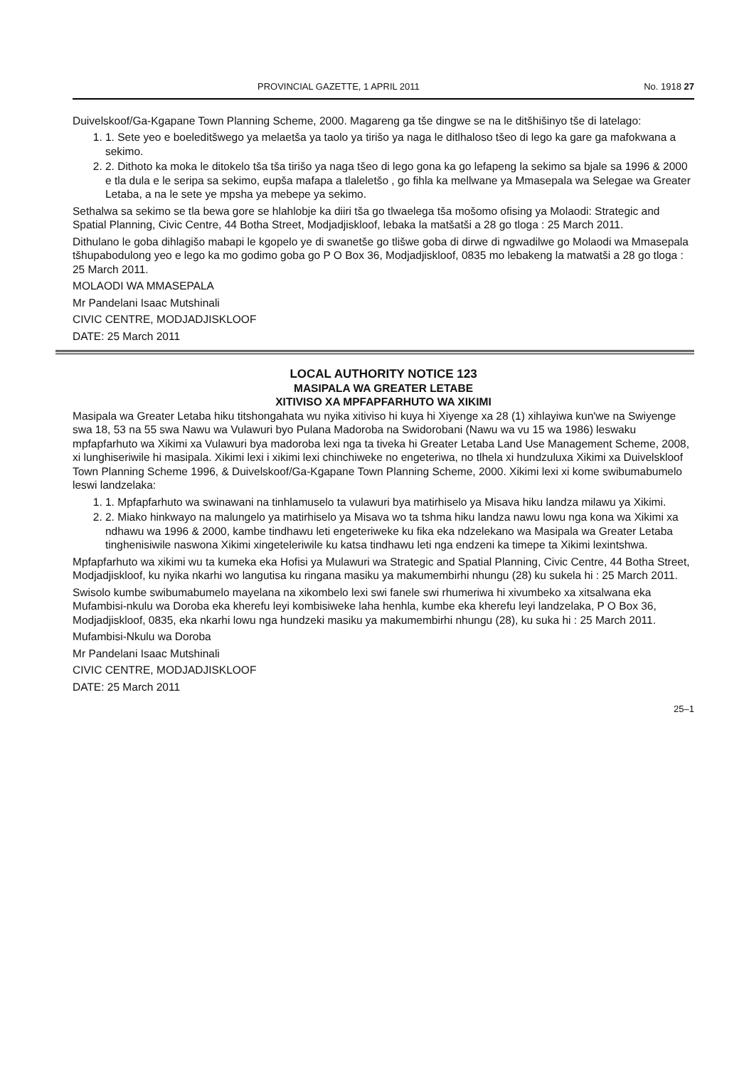PROVINCIAL GAZETTE, 1 APRIL 2011 No. 1918 27
Duivelskoof/Ga-Kgapane Town Planning Scheme, 2000. Magareng ga tše dingwe se na le ditšhišinyo tše di latelago:
1. 1. Sete yeo e boeleditšwego ya melaetša ya taolo ya tirišo ya naga le ditlhaloso tšeo di lego ka gare ga mafokwana a sekimo.
2. 2. Dithoto ka moka le ditokelo tša tša tirišo ya naga tšeo di lego gona ka go lefapeng la sekimo sa bjale sa 1996 & 2000 e tla dula e le seripa sa sekimo, eupša mafapa a tlaleletšo , go fihla ka mellwane ya Mmasepala wa Selegae wa Greater Letaba, a na le sete ye mpsha ya mebepe ya sekimo.
Sethalwa sa sekimo se tla bewa gore se hlahlobje ka diiri tša go tlwaelega tša mošomo ofising ya Molaodi: Strategic and Spatial Planning, Civic Centre, 44 Botha Street, Modjadjiskloof, lebaka la matšatši a 28 go tloga : 25 March 2011.
Dithulano le goba dihlagišo mabapi le kgopelo ye di swanetše go tlišwe goba di dirwe di ngwadilwe go Molaodi wa Mmasepala tšhupabodulong yeo e lego ka mo godimo goba go P O Box 36, Modjadjiskloof, 0835 mo lebakeng la matwatši a 28 go tloga : 25 March 2011.
MOLAODI WA MMASEPALA
Mr Pandelani Isaac Mutshinali
CIVIC CENTRE, MODJADJISKLOOF
DATE: 25 March 2011
LOCAL AUTHORITY NOTICE 123
MASIPALA WA GREATER LETABE
XITIVISO XA MPFAPFARHUTO WA XIKIMI
Masipala wa Greater Letaba hiku titshongahata wu nyika xitiviso hi kuya hi Xiyenge xa 28 (1) xihlayiwa kun'we na Swiyenge swa 18, 53 na 55 swa Nawu wa Vulawuri byo Pulana Madoroba na Swidorobani (Nawu wa vu 15 wa 1986) leswaku mpfapfarhuto wa Xikimi xa Vulawuri bya madoroba lexi nga ta tiveka hi Greater Letaba Land Use Management Scheme, 2008, xi lunghiseriwile hi masipala. Xikimi lexi i xikimi lexi chinchiweke no engeteriwa, no tlhela xi hundzuluxa Xikimi xa Duivelskloof Town Planning Scheme 1996, & Duivelskoof/Ga-Kgapane Town Planning Scheme, 2000. Xikimi lexi xi kome swibumabumelo leswi landzelaka:
1. 1. Mpfapfarhuto wa swinawani na tinhlamuselo ta vulawuri bya matirhiselo ya Misava hiku landza milawu ya Xikimi.
2. 2. Miako hinkwayo na malungelo ya matirhiselo ya Misava wo ta tshma hiku landza nawu lowu nga kona wa Xikimi xa ndhawu wa 1996 & 2000, kambe tindhawu leti engeteriweke ku fika eka ndzelekano wa Masipala wa Greater Letaba tinghenisiwile naswona Xikimi xingeteleriwile ku katsa tindhawu leti nga endzeni ka timepe ta Xikimi lexintshwa.
Mpfapfarhuto wa xikimi wu ta kumeka eka Hofisi ya Mulawuri wa Strategic and Spatial Planning, Civic Centre, 44 Botha Street, Modjadjiskloof, ku nyika nkarhi wo langutisa ku ringana masiku ya makumembirhi nhungu (28) ku sukela hi : 25 March 2011.
Swisolo kumbe swibumabumelo mayelana na xikombelo lexi swi fanele swi rhumeriwa hi xivumbeko xa xitsalwana eka Mufambisi-nkulu wa Doroba eka kherefu leyi kombisiweke laha henhla, kumbe eka kherefu leyi landzelaka, P O Box 36, Modjadjiskloof, 0835, eka nkarhi lowu nga hundzeki masiku ya makumembirhi nhungu (28), ku suka hi : 25 March 2011.
Mufambisi-Nkulu wa Doroba
Mr Pandelani Isaac Mutshinali
CIVIC CENTRE, MODJADJISKLOOF
DATE: 25 March 2011
25–1